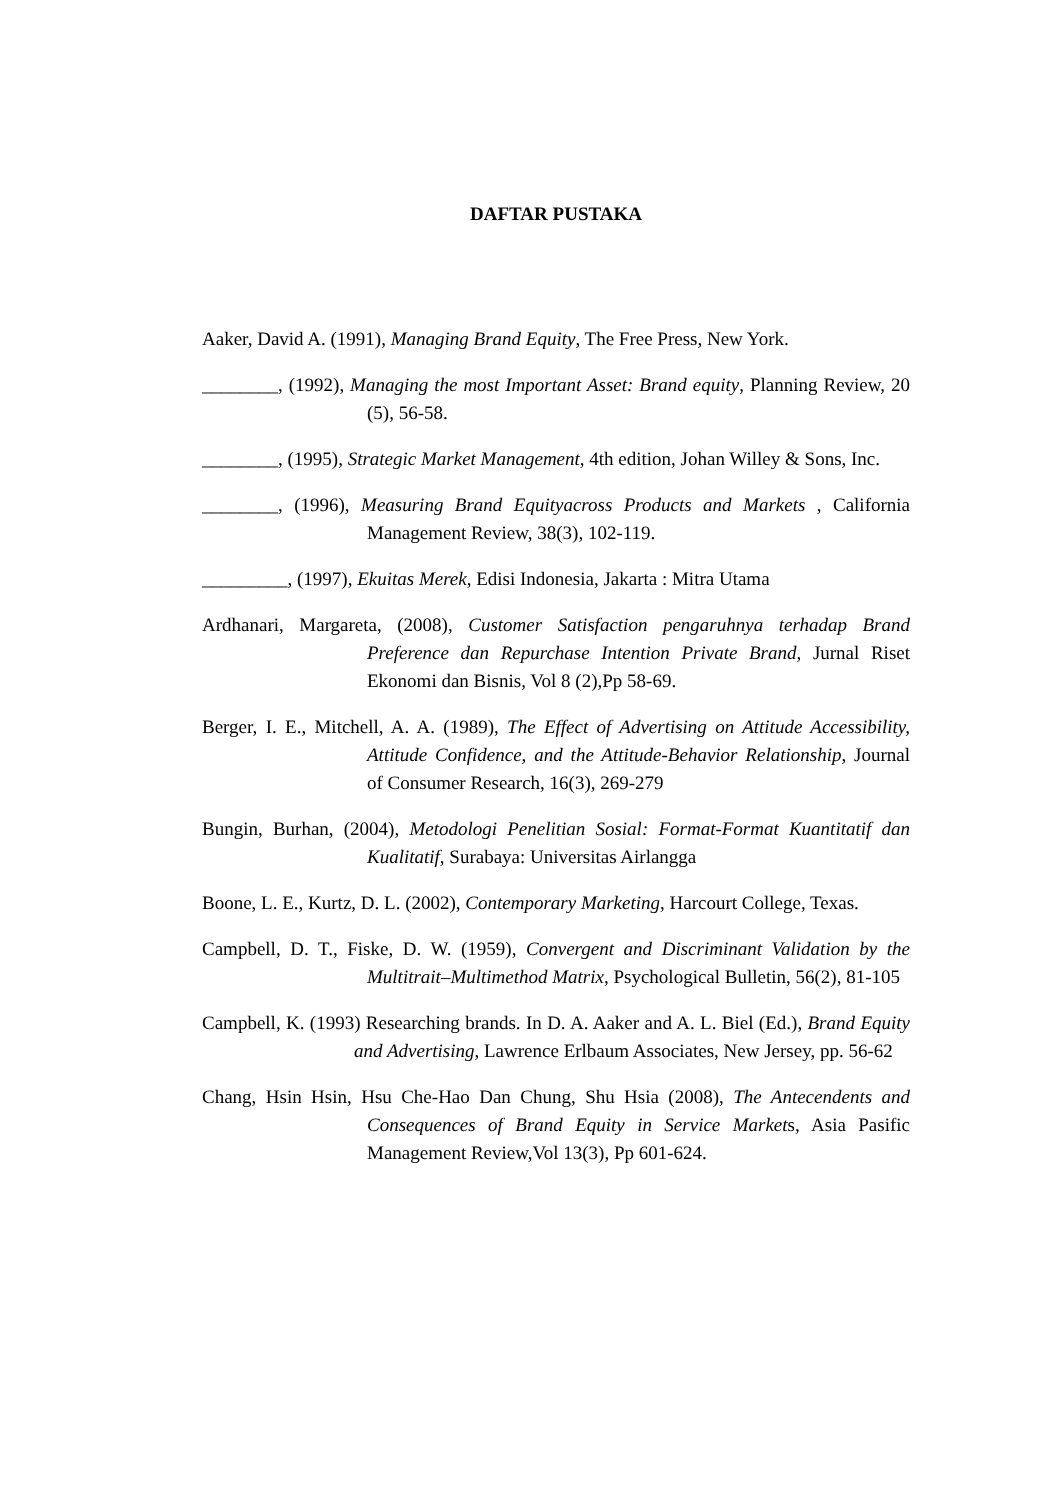DAFTAR PUSTAKA
Aaker, David A. (1991), Managing Brand Equity, The Free Press, New York.
________, (1992), Managing the most Important Asset: Brand equity, Planning Review, 20 (5), 56-58.
________, (1995), Strategic Market Management, 4th edition, Johan Willey & Sons, Inc.
________, (1996), Measuring Brand Equityacross Products and Markets , California Management Review, 38(3), 102-119.
_________, (1997), Ekuitas Merek, Edisi Indonesia, Jakarta : Mitra Utama
Ardhanari, Margareta, (2008), Customer Satisfaction pengaruhnya terhadap Brand Preference dan Repurchase Intention Private Brand, Jurnal Riset Ekonomi dan Bisnis, Vol 8 (2), Pp 58-69.
Berger, I. E., Mitchell, A. A. (1989), The Effect of Advertising on Attitude Accessibility, Attitude Confidence, and the Attitude-Behavior Relationship, Journal of Consumer Research, 16(3), 269-279
Bungin, Burhan, (2004), Metodologi Penelitian Sosial: Format-Format Kuantitatif dan Kualitatif, Surabaya: Universitas Airlangga
Boone, L. E., Kurtz, D. L. (2002), Contemporary Marketing, Harcourt College, Texas.
Campbell, D. T., Fiske, D. W. (1959), Convergent and Discriminant Validation by the Multitrait–Multimethod Matrix, Psychological Bulletin, 56(2), 81-105
Campbell, K. (1993) Researching brands. In D. A. Aaker and A. L. Biel (Ed.), Brand Equity and Advertising, Lawrence Erlbaum Associates, New Jersey, pp. 56-62
Chang, Hsin Hsin, Hsu Che-Hao Dan Chung, Shu Hsia (2008), The Antecendents and Consequences of Brand Equity in Service Markets, Asia Pasific Management Review,Vol 13(3), Pp 601-624.